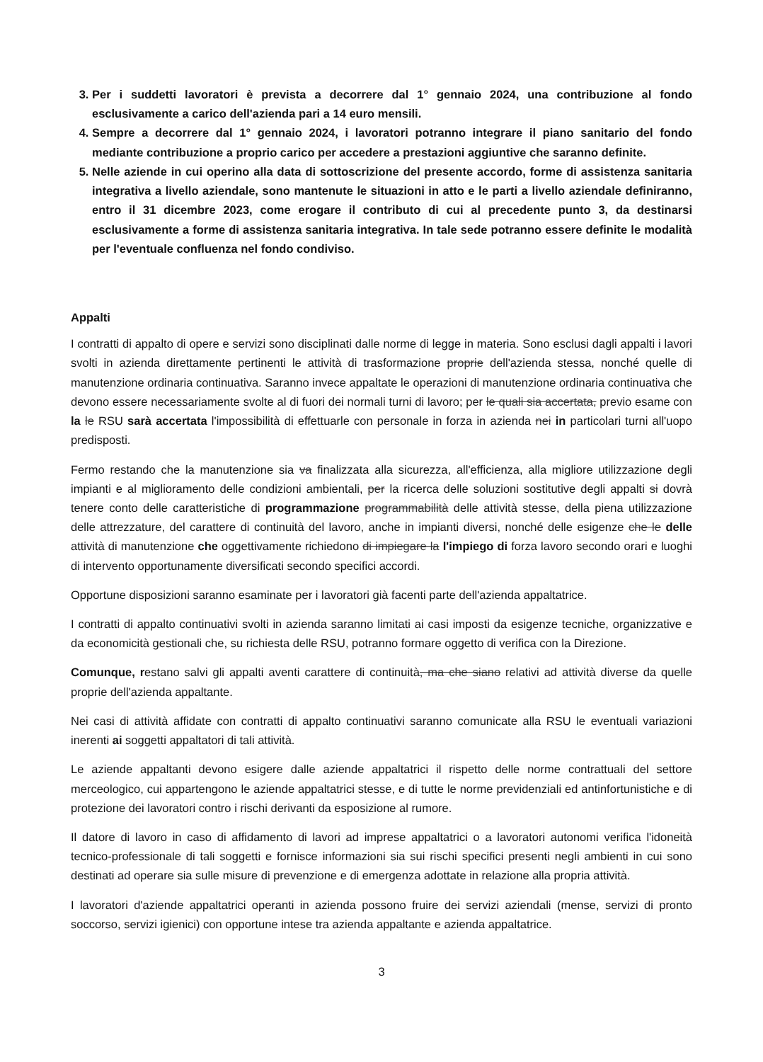3. Per i suddetti lavoratori è prevista a decorrere dal 1° gennaio 2024, una contribuzione al fondo esclusivamente a carico dell'azienda pari a 14 euro mensili.
4. Sempre a decorrere dal 1° gennaio 2024, i lavoratori potranno integrare il piano sanitario del fondo mediante contribuzione a proprio carico per accedere a prestazioni aggiuntive che saranno definite.
5. Nelle aziende in cui operino alla data di sottoscrizione del presente accordo, forme di assistenza sanitaria integrativa a livello aziendale, sono mantenute le situazioni in atto e le parti a livello aziendale definiranno, entro il 31 dicembre 2023, come erogare il contributo di cui al precedente punto 3, da destinarsi esclusivamente a forme di assistenza sanitaria integrativa. In tale sede potranno essere definite le modalità per l'eventuale confluenza nel fondo condiviso.
Appalti
I contratti di appalto di opere e servizi sono disciplinati dalle norme di legge in materia. Sono esclusi dagli appalti i lavori svolti in azienda direttamente pertinenti le attività di trasformazione proprie dell'azienda stessa, nonché quelle di manutenzione ordinaria continuativa. Saranno invece appaltate le operazioni di manutenzione ordinaria continuativa che devono essere necessariamente svolte al di fuori dei normali turni di lavoro; per le quali sia accertata, previo esame con la le RSU sarà accertata l'impossibilità di effettuarle con personale in forza in azienda nei in particolari turni all'uopo predisposti.
Fermo restando che la manutenzione sia va finalizzata alla sicurezza, all'efficienza, alla migliore utilizzazione degli impianti e al miglioramento delle condizioni ambientali, per la ricerca delle soluzioni sostitutive degli appalti si dovrà tenere conto delle caratteristiche di programmazione programmabilità delle attività stesse, della piena utilizzazione delle attrezzature, del carattere di continuità del lavoro, anche in impianti diversi, nonché delle esigenze che le delle attività di manutenzione che oggettivamente richiedono di impiegare la l'impiego di forza lavoro secondo orari e luoghi di intervento opportunamente diversificati secondo specifici accordi.
Opportune disposizioni saranno esaminate per i lavoratori già facenti parte dell'azienda appaltatrice.
I contratti di appalto continuativi svolti in azienda saranno limitati ai casi imposti da esigenze tecniche, organizzative e da economicità gestionali che, su richiesta delle RSU, potranno formare oggetto di verifica con la Direzione.
Comunque, restano salvi gli appalti aventi carattere di continuità, ma che siano relativi ad attività diverse da quelle proprie dell'azienda appaltante.
Nei casi di attività affidate con contratti di appalto continuativi saranno comunicate alla RSU le eventuali variazioni inerenti ai soggetti appaltatori di tali attività.
Le aziende appaltanti devono esigere dalle aziende appaltatrici il rispetto delle norme contrattuali del settore merceologico, cui appartengono le aziende appaltatrici stesse, e di tutte le norme previdenziali ed antinfortunistiche e di protezione dei lavoratori contro i rischi derivanti da esposizione al rumore.
Il datore di lavoro in caso di affidamento di lavori ad imprese appaltatrici o a lavoratori autonomi verifica l'idoneità tecnico-professionale di tali soggetti e fornisce informazioni sia sui rischi specifici presenti negli ambienti in cui sono destinati ad operare sia sulle misure di prevenzione e di emergenza adottate in relazione alla propria attività.
I lavoratori d'aziende appaltatrici operanti in azienda possono fruire dei servizi aziendali (mense, servizi di pronto soccorso, servizi igienici) con opportune intese tra azienda appaltante e azienda appaltatrice.
3